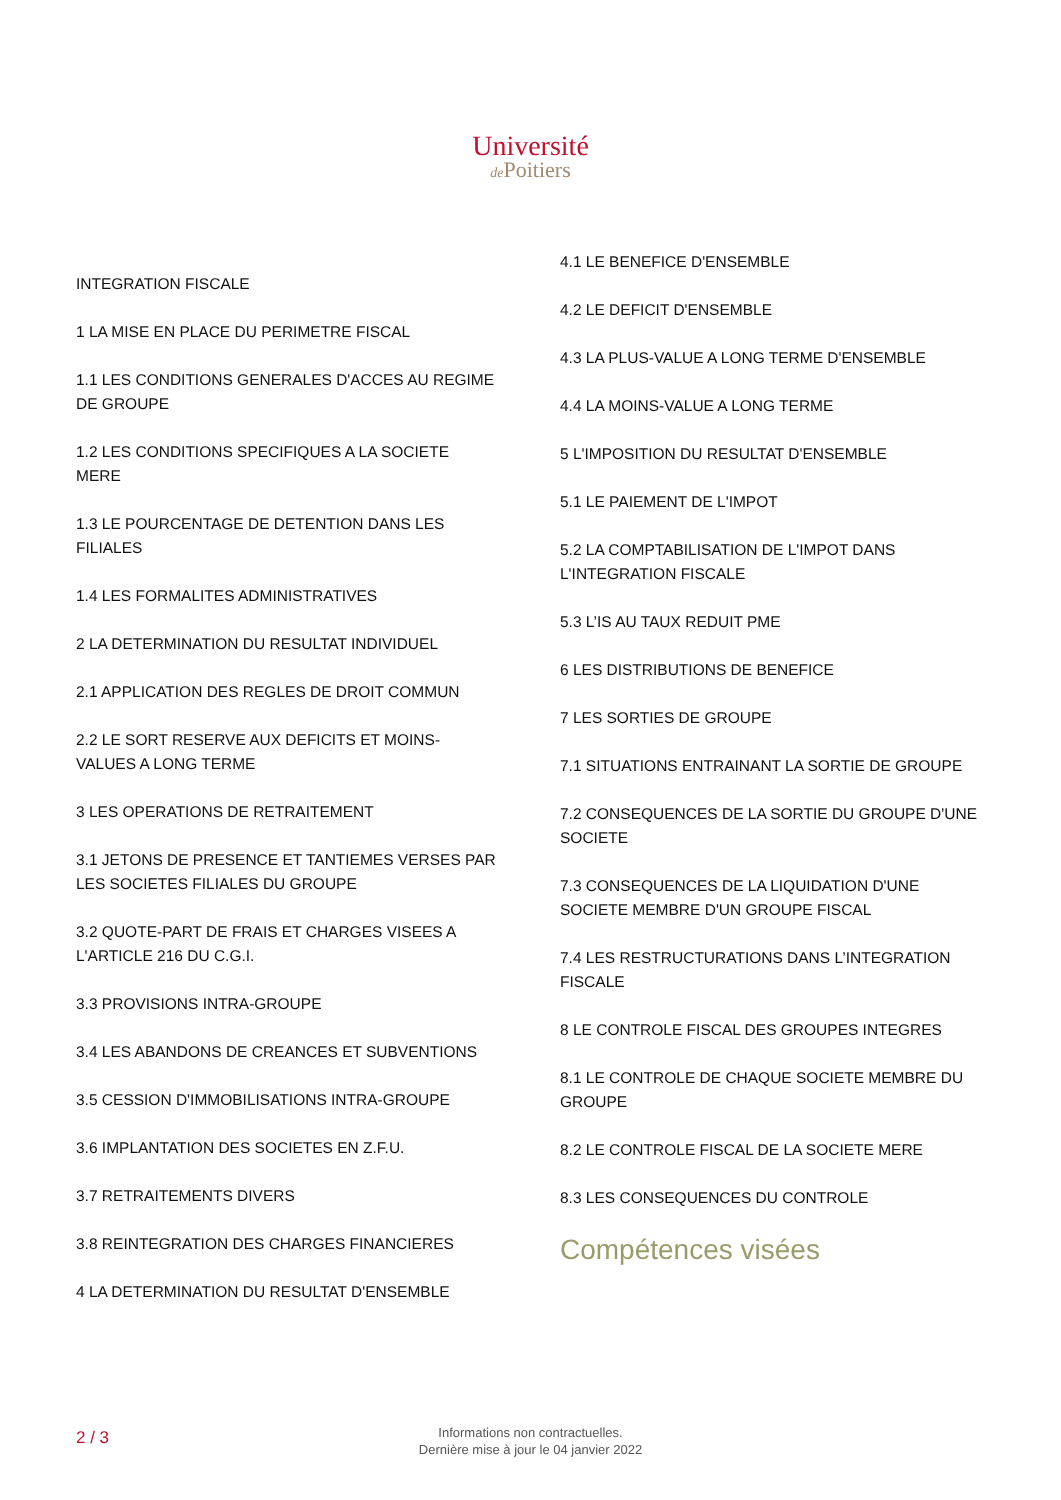Université
de Poitiers
INTEGRATION FISCALE
1 LA MISE EN PLACE DU PERIMETRE FISCAL
1.1 LES CONDITIONS GENERALES D'ACCES AU REGIME DE GROUPE
1.2 LES CONDITIONS SPECIFIQUES A LA SOCIETE MERE
1.3 LE POURCENTAGE DE DETENTION DANS LES FILIALES
1.4 LES FORMALITES ADMINISTRATIVES
2 LA DETERMINATION DU RESULTAT INDIVIDUEL
2.1 APPLICATION DES REGLES DE DROIT COMMUN
2.2 LE SORT RESERVE AUX DEFICITS ET MOINS-VALUES A LONG TERME
3 LES OPERATIONS DE RETRAITEMENT
3.1 JETONS DE PRESENCE ET TANTIEMES VERSES PAR LES SOCIETES FILIALES DU GROUPE
3.2 QUOTE-PART DE FRAIS ET CHARGES VISEES A L'ARTICLE 216 DU C.G.I.
3.3 PROVISIONS INTRA-GROUPE
3.4 LES ABANDONS DE CREANCES ET SUBVENTIONS
3.5 CESSION D'IMMOBILISATIONS INTRA-GROUPE
3.6 IMPLANTATION DES SOCIETES EN Z.F.U.
3.7 RETRAITEMENTS DIVERS
3.8 REINTEGRATION DES CHARGES FINANCIERES
4 LA DETERMINATION DU RESULTAT D'ENSEMBLE
4.1 LE BENEFICE D'ENSEMBLE
4.2 LE DEFICIT D'ENSEMBLE
4.3 LA PLUS-VALUE A LONG TERME D'ENSEMBLE
4.4 LA MOINS-VALUE A LONG TERME
5 L'IMPOSITION DU RESULTAT D'ENSEMBLE
5.1 LE PAIEMENT DE L'IMPOT
5.2 LA COMPTABILISATION DE L'IMPOT DANS L'INTEGRATION FISCALE
5.3 L’IS AU TAUX REDUIT PME
6 LES DISTRIBUTIONS DE BENEFICE
7 LES SORTIES DE GROUPE
7.1 SITUATIONS ENTRAINANT LA SORTIE DE GROUPE
7.2 CONSEQUENCES DE LA SORTIE DU GROUPE D'UNE SOCIETE
7.3 CONSEQUENCES DE LA LIQUIDATION D'UNE SOCIETE MEMBRE D'UN GROUPE FISCAL
7.4 LES RESTRUCTURATIONS DANS L’INTEGRATION FISCALE
8 LE CONTROLE FISCAL DES GROUPES INTEGRES
8.1 LE CONTROLE DE CHAQUE SOCIETE MEMBRE DU GROUPE
8.2 LE CONTROLE FISCAL DE LA SOCIETE MERE
8.3 LES CONSEQUENCES DU CONTROLE
Compétences visées
2 / 3
Informations non contractuelles.
Dernière mise à jour le 04 janvier 2022